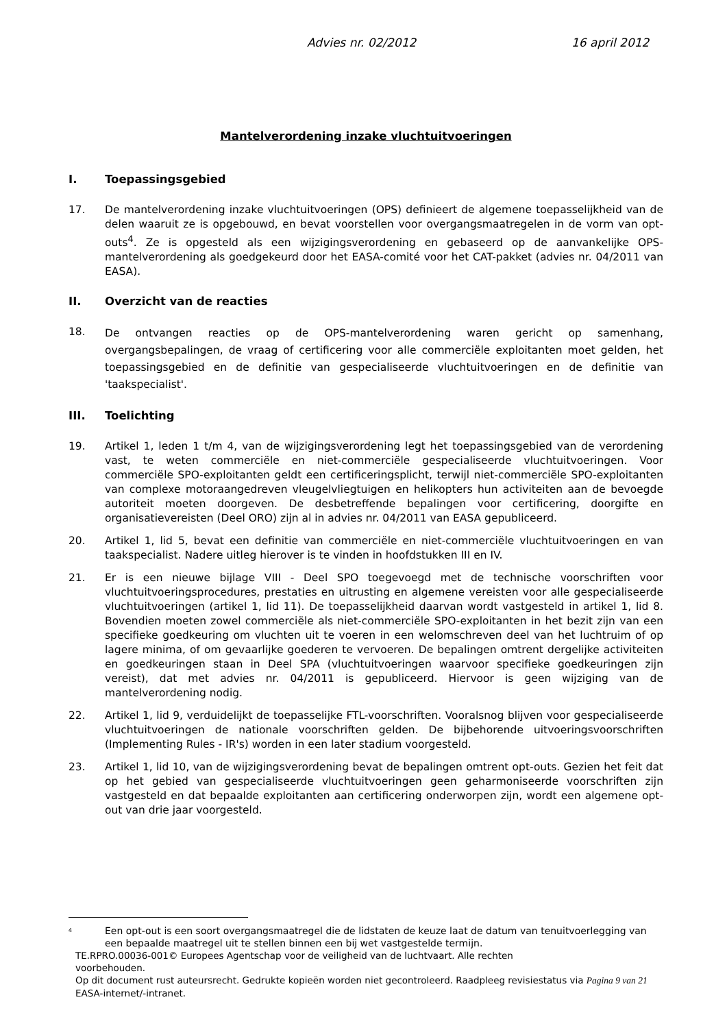Advies nr. 02/2012 16 april 2012
Mantelverordening inzake vluchtuitvoeringen
I. Toepassingsgebied
17. De mantelverordening inzake vluchtuitvoeringen (OPS) definieert de algemene toepasselijkheid van de delen waaruit ze is opgebouwd, en bevat voorstellen voor overgangsmaatregelen in de vorm van opt-outs<sup>4</sup>. Ze is opgesteld als een wijzigingsverordening en gebaseerd op de aanvankelijke OPS-mantelverordening als goedgekeurd door het EASA-comité voor het CAT-pakket (advies nr. 04/2011 van EASA).
II. Overzicht van de reacties
18.
De ontvangen reacties op de OPS-mantelverordening waren gericht op samenhang, overgangsbepalingen, de vraag of certificering voor alle commerciële exploitanten moet gelden, het toepassingsgebied en de definitie van gespecialiseerde vluchtuitvoeringen en de definitie van 'taakspecialist'.
III. Toelichting
19. Artikel 1, leden 1 t/m 4, van de wijzigingsverordening legt het toepassingsgebied van de verordening vast, te weten commerciële en niet-commerciële gespecialiseerde vluchtuitvoeringen. Voor commerciële SPO-exploitanten geldt een certificeringsplicht, terwijl niet-commerciële SPO-exploitanten van complexe motoraangedreven vleugelvliegtuigen en helikopters hun activiteiten aan de bevoegde autoriteit moeten doorgeven. De desbetreffende bepalingen voor certificering, doorgifte en organisatievereisten (Deel ORO) zijn al in advies nr. 04/2011 van EASA gepubliceerd.
20. Artikel 1, lid 5, bevat een definitie van commerciële en niet-commerciële vluchtuitvoeringen en van taakspecialist. Nadere uitleg hierover is te vinden in hoofdstukken III en IV.
21. Er is een nieuwe bijlage VIII - Deel SPO toegevoegd met de technische voorschriften voor vluchtuitvoeringsprocedures, prestaties en uitrusting en algemene vereisten voor alle gespecialiseerde vluchtuitvoeringen (artikel 1, lid 11). De toepasselijkheid daarvan wordt vastgesteld in artikel 1, lid 8. Bovendien moeten zowel commerciële als niet-commerciële SPO-exploitanten in het bezit zijn van een specifieke goedkeuring om vluchten uit te voeren in een welomschreven deel van het luchtruim of op lagere minima, of om gevaarlijke goederen te vervoeren. De bepalingen omtrent dergelijke activiteiten en goedkeuringen staan in Deel SPA (vluchtuitvoeringen waarvoor specifieke goedkeuringen zijn vereist), dat met advies nr. 04/2011 is gepubliceerd. Hiervoor is geen wijziging van de mantelverordening nodig.
22. Artikel 1, lid 9, verduidelijkt de toepasselijke FTL-voorschriften. Vooralsnog blijven voor gespecialiseerde vluchtuitvoeringen de nationale voorschriften gelden. De bijbehorende uitvoeringsvoorschriften (Implementing Rules - IR's) worden in een later stadium voorgesteld.
23. Artikel 1, lid 10, van de wijzigingsverordening bevat de bepalingen omtrent opt-outs. Gezien het feit dat op het gebied van gespecialiseerde vluchtuitvoeringen geen geharmoniseerde voorschriften zijn vastgesteld en dat bepaalde exploitanten aan certificering onderworpen zijn, wordt een algemene opt-out van drie jaar voorgesteld.
<sup>4</sup>
Een opt-out is een soort overgangsmaatregel die de lidstaten de keuze laat de datum van tenuitvoerlegging van een bepaalde maatregel uit te stellen binnen een bij wet vastgestelde termijn.
TE.RPRO.00036-001© Europees Agentschap voor de veiligheid van de luchtvaart. Alle rechten
voorbehouden.
Op dit document rust auteursrecht. Gedrukte kopieën worden niet gecontroleerd. Raadpleeg revisiestatus via Pagina 9 van 21
EASA-internet/-intranet.